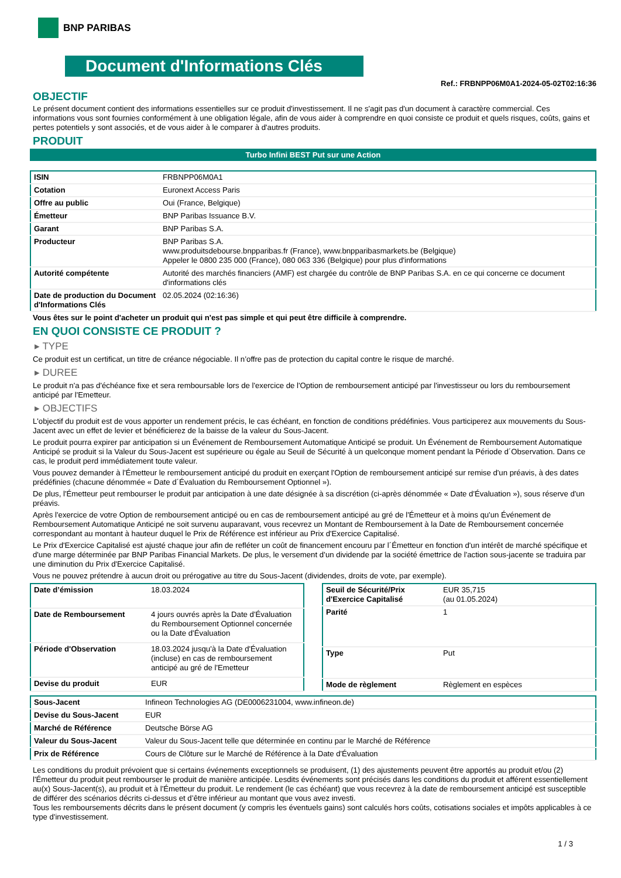BNP PARIBAS
Document d'Informations Clés
Ref.: FRBNPP06M0A1-2024-05-02T02:16:36
OBJECTIF
Le présent document contient des informations essentielles sur ce produit d'investissement. Il ne s'agit pas d'un document à caractère commercial. Ces informations vous sont fournies conformément à une obligation légale, afin de vous aider à comprendre en quoi consiste ce produit et quels risques, coûts, gains et pertes potentiels y sont associés, et de vous aider à le comparer à d'autres produits.
PRODUIT
Turbo Infini BEST Put sur une Action
| ISIN | FRBNPP06M0A1 |
| Cotation | Euronext Access Paris |
| Offre au public | Oui (France, Belgique) |
| Émetteur | BNP Paribas Issuance B.V. |
| Garant | BNP Paribas S.A. |
| Producteur | BNP Paribas S.A. www.produitsdebourse.bnpparibas.fr (France), www.bnpparibasmarkets.be (Belgique) Appeler le 0800 235 000 (France), 080 063 336 (Belgique) pour plus d'informations |
| Autorité compétente | Autorité des marchés financiers (AMF) est chargée du contrôle de BNP Paribas S.A. en ce qui concerne ce document d'informations clés |
| Date de production du Document d'Informations Clés | 02.05.2024 (02:16:36) |
Vous êtes sur le point d'acheter un produit qui n'est pas simple et qui peut être difficile à comprendre.
EN QUOI CONSISTE CE PRODUIT ?
▸ TYPE
Ce produit est un certificat, un titre de créance négociable. Il n’offre pas de protection du capital contre le risque de marché.
▸ DUREE
Le produit n'a pas d'échéance fixe et sera remboursable lors de l'exercice de l'Option de remboursement anticipé par l'investisseur ou lors du remboursement anticipé par l'Emetteur.
▸ OBJECTIFS
L'objectif du produit est de vous apporter un rendement précis, le cas échéant, en fonction de conditions prédéfinies. Vous participerez aux mouvements du Sous-Jacent avec un effet de levier et bénéficierez de la baisse de la valeur du Sous-Jacent.
Le produit pourra expirer par anticipation si un Événement de Remboursement Automatique Anticipé se produit. Un Événement de Remboursement Automatique Anticipé se produit si la Valeur du Sous-Jacent est supérieure ou égale au Seuil de Sécurité à un quelconque moment pendant la Période d´Observation. Dans ce cas, le produit perd immédiatement toute valeur.
Vous pouvez demander à l'Émetteur le remboursement anticipé du produit en exerçant l'Option de remboursement anticipé sur remise d'un préavis, à des dates prédéfinies (chacune dénommée « Date d´Évaluation du Remboursement Optionnel »).
De plus, l'Émetteur peut rembourser le produit par anticipation à une date désignée à sa discrétion (ci-après dénommée « Date d'Évaluation »), sous réserve d'un préavis.
Après l'exercice de votre Option de remboursement anticipé ou en cas de remboursement anticipé au gré de l'Émetteur et à moins qu'un Événement de Remboursement Automatique Anticipé ne soit survenu auparavant, vous recevrez un Montant de Remboursement à la Date de Remboursement concernée correspondant au montant à hauteur duquel le Prix de Référence est inférieur au Prix d'Exercice Capitalisé.
Le Prix d'Exercice Capitalisé est ajusté chaque jour afin de refléter un coût de financement encouru par l´Émetteur en fonction d'un intérêt de marché spécifique et d'une marge déterminée par BNP Paribas Financial Markets. De plus, le versement d’un dividende par la société émettrice de l'action sous-jacente se traduira par une diminution du Prix d'Exercice Capitalisé.
Vous ne pouvez prétendre à aucun droit ou prérogative au titre du Sous-Jacent (dividendes, droits de vote, par exemple).
| Date d’émission | 18.03.2024 |
| Date de Remboursement | 4 jours ouvrés après la Date d'Évaluation du Remboursement Optionnel concernée ou la Date d'Évaluation |
| Période d'Observation | 18.03.2024 jusqu'à la Date d'Évaluation (incluse) en cas de remboursement anticipé au gré de l'Emetteur |
| Devise du produit | EUR |
| Seuil de Sécurité/Prix d'Exercice Capitalisé | EUR 35,715 (au 01.05.2024) |
| Parité | 1 |
| Type | Put |
| Mode de règlement | Règlement en espèces |
| Sous-Jacent | Infineon Technologies AG (DE0006231004, www.infineon.de) |
| Devise du Sous-Jacent | EUR |
| Marché de Référence | Deutsche Börse AG |
| Valeur du Sous-Jacent | Valeur du Sous-Jacent telle que déterminée en continu par le Marché de Référence |
| Prix de Référence | Cours de Clôture sur le Marché de Référence à la Date d'Évaluation |
Les conditions du produit prévoient que si certains événements exceptionnels se produisent, (1) des ajustements peuvent être apportés au produit et/ou (2) l'Émetteur du produit peut rembourser le produit de manière anticipée. Lesdits événements sont précisés dans les conditions du produit et afférent essentiellement au(x) Sous-Jacent(s), au produit et à l'Émetteur du produit. Le rendement (le cas échéant) que vous recevrez à la date de remboursement anticipé est susceptible de différer des scénarios décrits ci-dessus et d’être inférieur au montant que vous avez investi.
Tous les remboursements décrits dans le présent document (y compris les éventuels gains) sont calculés hors coûts, cotisations sociales et impôts applicables à ce type d'investissement.
1 / 3